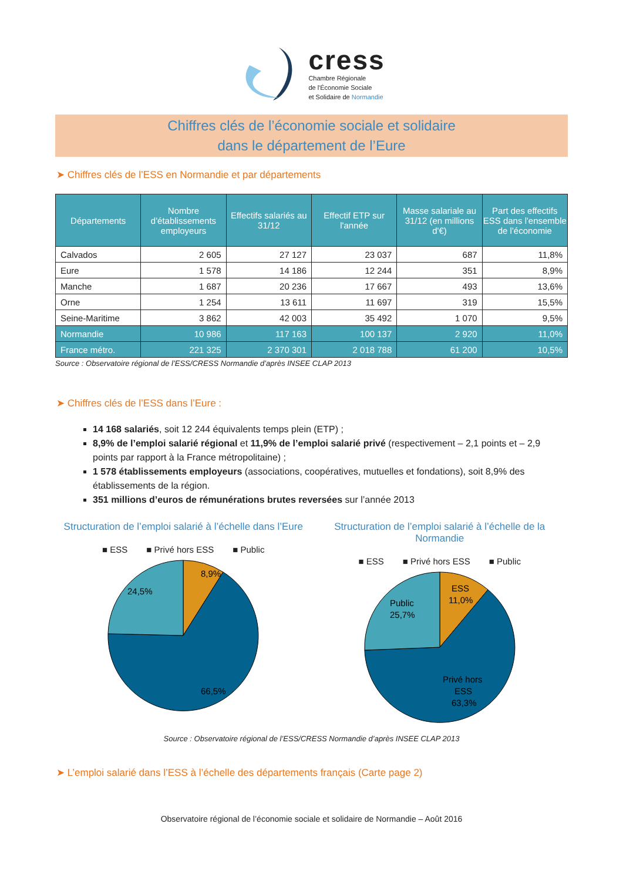cress
Chambre Régionale
de l'Économie Sociale
et Solidaire de Normandie
Chiffres clés de l’économie sociale et solidaire
dans le département de l’Eure
➤ Chiffres clés de l’ESS en Normandie et par départements
| Départements | Nombre d'établissements employeurs | Effectifs salariés au 31/12 | Effectif ETP sur l'année | Masse salariale au 31/12 (en millions d'€) | Part des effectifs ESS dans l'ensemble de l'économie |
| --- | --- | --- | --- | --- | --- |
| Calvados | 2 605 | 27 127 | 23 037 | 687 | 11,8% |
| Eure | 1 578 | 14 186 | 12 244 | 351 | 8,9% |
| Manche | 1 687 | 20 236 | 17 667 | 493 | 13,6% |
| Orne | 1 254 | 13 611 | 11 697 | 319 | 15,5% |
| Seine-Maritime | 3 862 | 42 003 | 35 492 | 1 070 | 9,5% |
| Normandie | 10 986 | 117 163 | 100 137 | 2 920 | 11,0% |
| France métro. | 221 325 | 2 370 301 | 2 018 788 | 61 200 | 10,5% |
Source : Observatoire régional de l’ESS/CRESS Normandie d’après INSEE CLAP 2013
➤ Chiffres clés de l’ESS dans l’Eure :
14 168 salariés, soit 12 244 équivalents temps plein (ETP) ;
8,9% de l’emploi salarié régional et 11,9% de l’emploi salarié privé (respectivement – 2,1 points et – 2,9 points par rapport à la France métropolitaine) ;
1 578 établissements employeurs (associations, coopératives, mutuelles et fondations), soit 8,9% des établissements de la région.
351 millions d’euros de rémunérations brutes reversées sur l’année 2013
Structuration de l’emploi salarié à l’échelle dans l’Eure
■ ESS ■ Privé hors ESS ■ Public
8,9%
24,5%
66,5%
Structuration de l’emploi salarié à l’échelle de la Normandie
■ ESS ■ Privé hors ESS ■ Public
ESS
11,0%
Public
25,7%
Privé hors
ESS
63,3%
Source : Observatoire régional de l’ESS/CRESS Normandie d’après INSEE CLAP 2013
➤ L’emploi salarié dans l’ESS à l’échelle des départements français (Carte page 2)
Observatoire régional de l’économie sociale et solidaire de Normandie – Août 2016